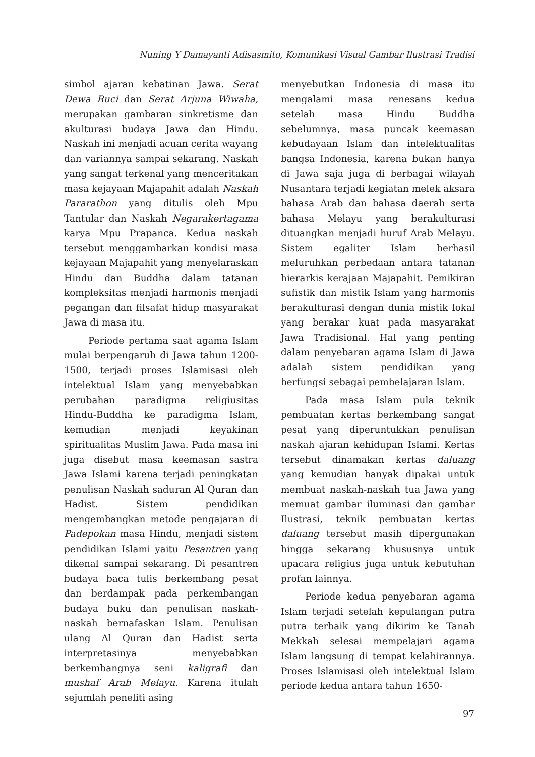Nuning Y Damayanti Adisasmito, Komunikasi Visual Gambar Ilustrasi Tradisi
simbol ajaran kebatinan Jawa. Serat Dewa Ruci dan Serat Arjuna Wiwaha, merupakan gambaran sinkretisme dan akulturasi budaya Jawa dan Hindu. Naskah ini menjadi acuan cerita wayang dan variannya sampai sekarang. Naskah yang sangat terkenal yang menceritakan masa kejayaan Majapahit adalah Naskah Pararathon yang ditulis oleh Mpu Tantular dan Naskah Negarakertagama karya Mpu Prapanca. Kedua naskah tersebut menggambarkan kondisi masa kejayaan Majapahit yang menyelaraskan Hindu dan Buddha dalam tatanan kompleksitas menjadi harmonis menjadi pegangan dan filsafat hidup masyarakat Jawa di masa itu.
Periode pertama saat agama Islam mulai berpengaruh di Jawa tahun 1200-1500, terjadi proses Islamisasi oleh intelektual Islam yang menyebabkan perubahan paradigma religiusitas Hindu-Buddha ke paradigma Islam, kemudian menjadi keyakinan spiritualitas Muslim Jawa. Pada masa ini juga disebut masa keemasan sastra Jawa Islami karena terjadi peningkatan penulisan Naskah saduran Al Quran dan Hadist. Sistem pendidikan mengembangkan metode pengajaran di Padepokan masa Hindu, menjadi sistem pendidikan Islami yaitu Pesantren yang dikenal sampai sekarang. Di pesantren budaya baca tulis berkembang pesat dan berdampak pada perkembangan budaya buku dan penulisan naskah-naskah bernafaskan Islam. Penulisan ulang Al Quran dan Hadist serta interpretasinya menyebabkan berkembangnya seni kaligrafi dan mushaf Arab Melayu. Karena itulah sejumlah peneliti asing
menyebutkan Indonesia di masa itu mengalami masa renesans kedua setelah masa Hindu Buddha sebelumnya, masa puncak keemasan kebudayaan Islam dan intelektualitas bangsa Indonesia, karena bukan hanya di Jawa saja juga di berbagai wilayah Nusantara terjadi kegiatan melek aksara bahasa Arab dan bahasa daerah serta bahasa Melayu yang berakulturasi dituangkan menjadi huruf Arab Melayu. Sistem egaliter Islam berhasil meluruhkan perbedaan antara tatanan hierarkis kerajaan Majapahit. Pemikiran sufistik dan mistik Islam yang harmonis berakulturasi dengan dunia mistik lokal yang berakar kuat pada masyarakat Jawa Tradisional. Hal yang penting dalam penyebaran agama Islam di Jawa adalah sistem pendidikan yang berfungsi sebagai pembelajaran Islam.
Pada masa Islam pula teknik pembuatan kertas berkembang sangat pesat yang diperuntukkan penulisan naskah ajaran kehidupan Islami. Kertas tersebut dinamakan kertas daluang yang kemudian banyak dipakai untuk membuat naskah-naskah tua Jawa yang memuat gambar iluminasi dan gambar Ilustrasi, teknik pembuatan kertas daluang tersebut masih dipergunakan hingga sekarang khususnya untuk upacara religius juga untuk kebutuhan profan lainnya.
Periode kedua penyebaran agama Islam terjadi setelah kepulangan putra putra terbaik yang dikirim ke Tanah Mekkah selesai mempelajari agama Islam langsung di tempat kelahirannya. Proses Islamisasi oleh intelektual Islam periode kedua antara tahun 1650-
97